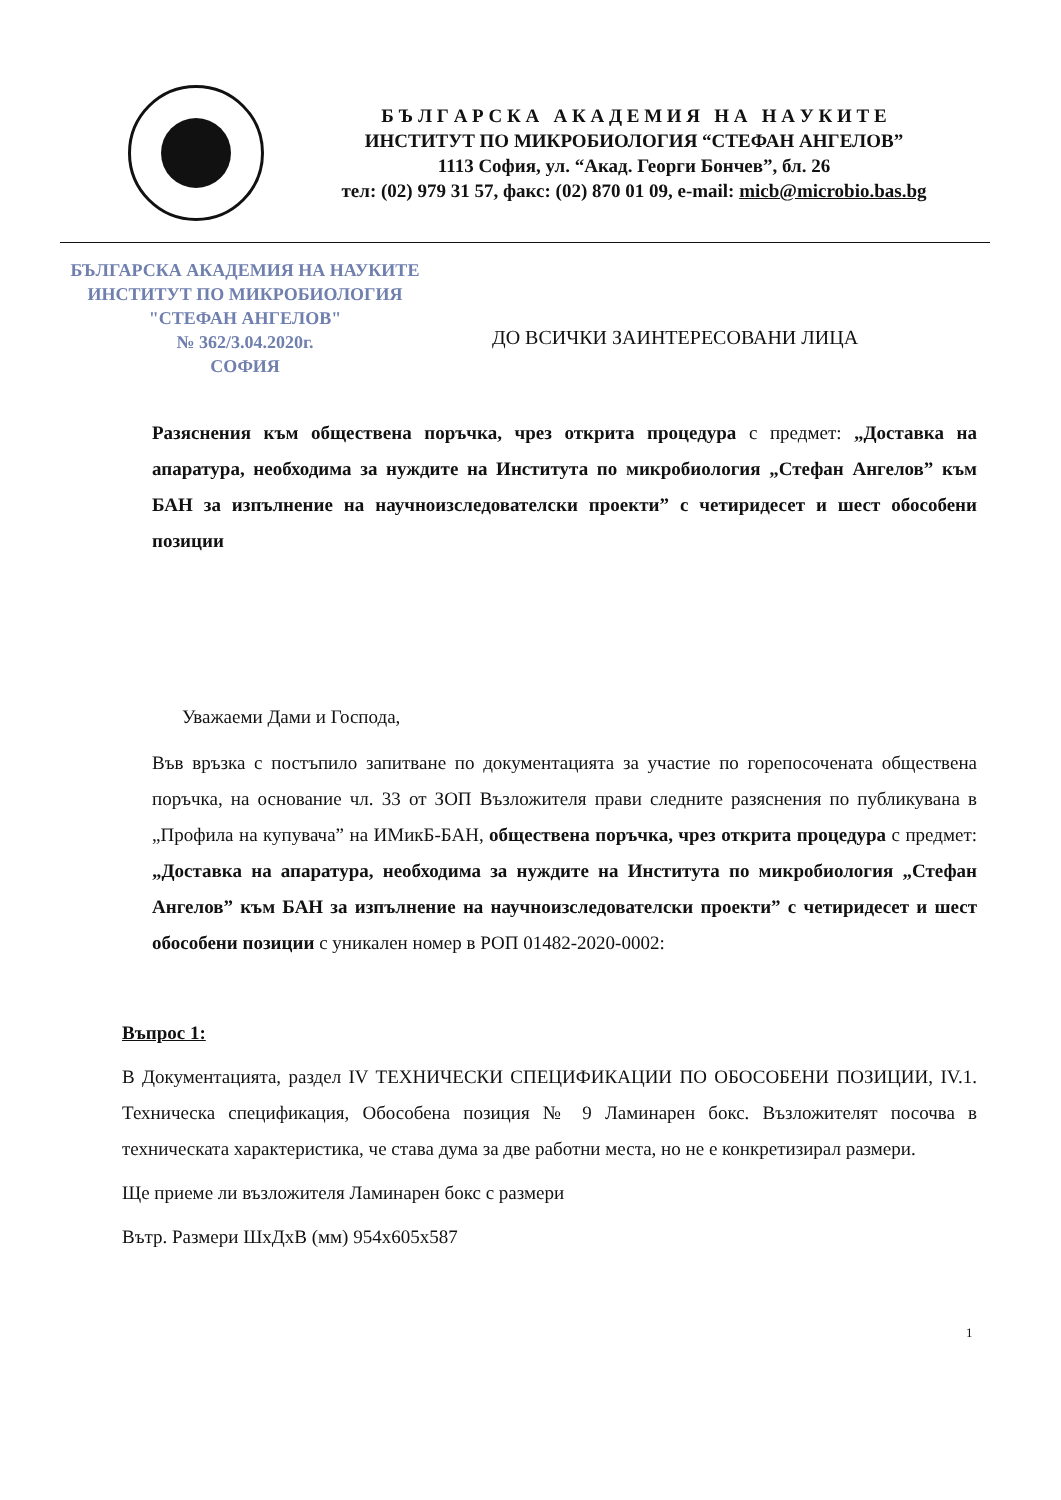Б Ъ Л Г А Р С К А А К А Д Е М И Я Н А Н А У К И Т Е
ИНСТИТУТ ПО МИКРОБИОЛОГИЯ “СТЕФАН АНГЕЛОВ”
1113 София, ул. “Акад. Георги Бончев”, бл. 26
тел: (02) 979 31 57, факс: (02) 870 01 09, e-mail: micb@microbio.bas.bg
БЪЛГАРСКА АКАДЕМИЯ НА НАУКИТЕ
ИНСТИТУТ ПО МИКРОБИОЛОГИЯ
"СТЕФАН АНГЕЛОВ"
№ 362/3.04.2020г.
СОФИЯ
ДО ВСИЧКИ ЗАИНТЕРЕСОВАНИ ЛИЦА
Разяснения към обществена поръчка, чрез открита процедура с предмет: „Доставка на апаратура, необходима за нуждите на Института по микробиология „Стефан Ангелов” към БАН за изпълнение на научноизследователски проекти” с четиридесет и шест обособени позиции
Уважаеми Дами и Господа,
Във връзка с постъпило запитване по документацията за участие по горепосочената обществена поръчка, на основание чл. 33 от ЗОП Възложителя прави следните разяснения по публикувана в „Профила на купувача” на ИМикБ-БАН, обществена поръчка, чрез открита процедура с предмет: „Доставка на апаратура, необходима за нуждите на Института по микробиология „Стефан Ангелов” към БАН за изпълнение на научноизследователски проекти” с четиридесет и шест обособени позиции с уникален номер в РОП 01482-2020-0002:
Въпрос 1:
В Документацията, раздел IV ТЕХНИЧЕСКИ СПЕЦИФИКАЦИИ ПО ОБОСОБЕНИ ПОЗИЦИИ, IV.1. Техническа спецификация, Обособена позиция № 9 Ламинарен бокс. Възложителят посочва в техническата характеристика, че става дума за две работни места, но не е конкретизирал размери.
Ще приеме ли възложителя Ламинарен бокс с размери
Вътр. Размери ШхДхВ (мм) 954х605х587
1